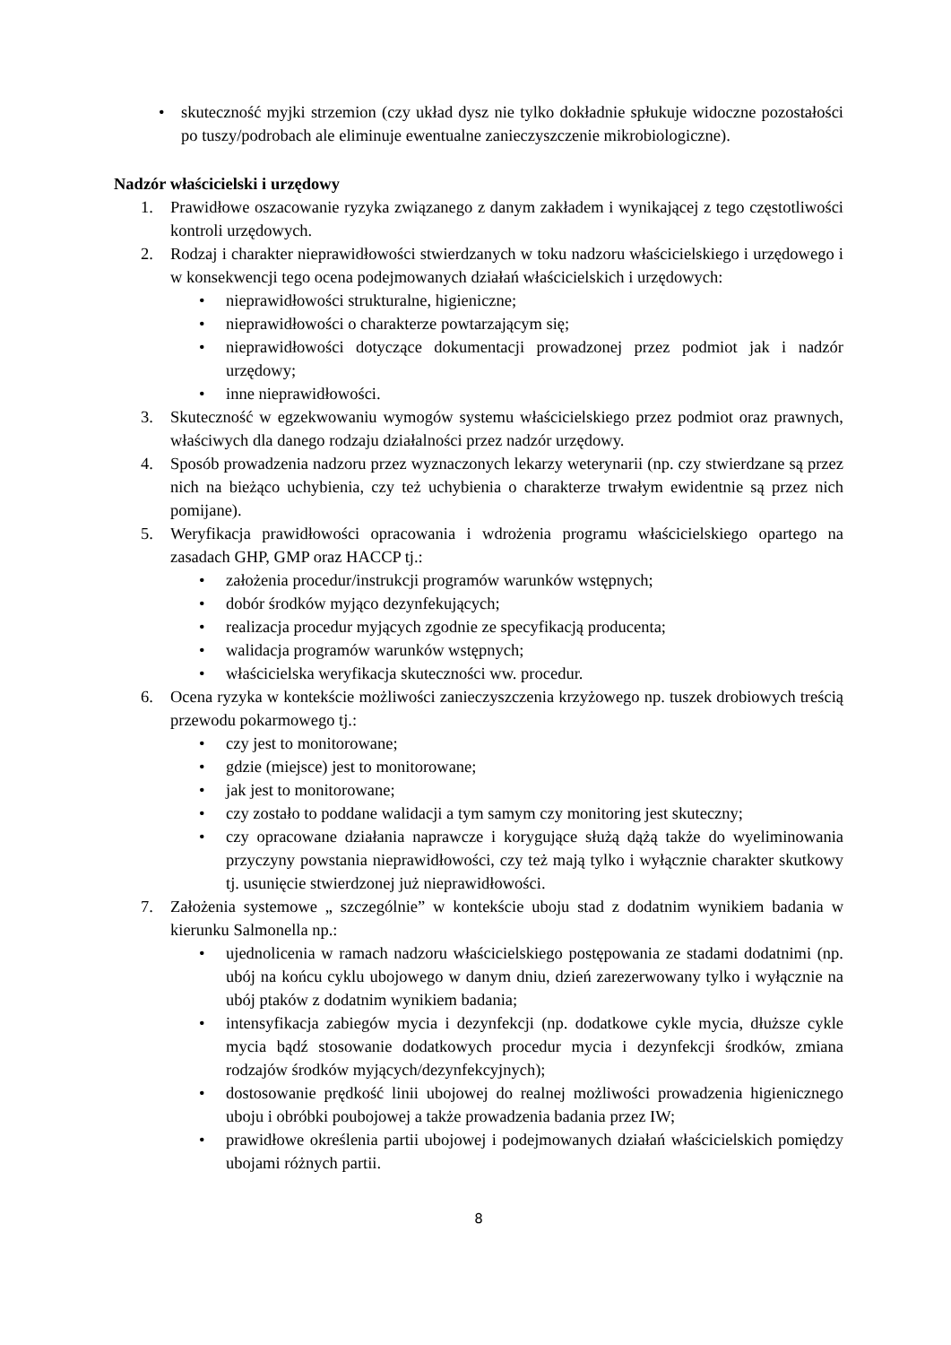• skuteczność myjki strzemion (czy układ dysz nie tylko dokładnie spłukuje widoczne pozostałości po tuszy/podrobach ale eliminuje ewentualne zanieczyszczenie mikrobiologiczne).
Nadzór właścicielski i urzędowy
1. Prawidłowe oszacowanie ryzyka związanego z danym zakładem i wynikającej z tego częstotliwości kontroli urzędowych.
2. Rodzaj i charakter nieprawidłowości stwierdzanych w toku nadzoru właścicielskiego i urzędowego i w konsekwencji tego ocena podejmowanych działań właścicielskich i urzędowych:
• nieprawidłowości strukturalne, higieniczne;
• nieprawidłowości o charakterze powtarzającym się;
• nieprawidłowości dotyczące dokumentacji prowadzonej przez podmiot jak i nadzór urzędowy;
• inne nieprawidłowości.
3. Skuteczność w egzekwowaniu wymogów systemu właścicielskiego przez podmiot oraz prawnych, właściwych dla danego rodzaju działalności przez nadzór urzędowy.
4. Sposób prowadzenia nadzoru przez wyznaczonych lekarzy weterynarii (np. czy stwierdzane są przez nich na bieżąco uchybienia, czy też uchybienia o charakterze trwałym ewidentnie są przez nich pomijane).
5. Weryfikacja prawidłowości opracowania i wdrożenia programu właścicielskiego opartego na zasadach GHP, GMP oraz HACCP tj.:
• założenia procedur/instrukcji programów warunków wstępnych;
• dobór środków myjąco dezynfekujących;
• realizacja procedur myjących zgodnie ze specyfikacją producenta;
• walidacja programów warunków wstępnych;
• właścicielska weryfikacja skuteczności ww. procedur.
6. Ocena ryzyka w kontekście możliwości zanieczyszczenia krzyżowego np. tuszek drobiowych treścią przewodu pokarmowego tj.:
• czy jest to monitorowane;
• gdzie (miejsce) jest to monitorowane;
• jak jest to monitorowane;
• czy zostało to poddane walidacji a tym samym czy monitoring jest skuteczny;
• czy opracowane działania naprawcze i korygujące służą dążą także do wyeliminowania przyczyny powstania nieprawidłowości, czy też mają tylko i wyłącznie charakter skutkowy tj. usunięcie stwierdzonej już nieprawidłowości.
7. Założenia systemowe „ szczególnie” w kontekście uboju stad z dodatnim wynikiem badania w kierunku Salmonella np.:
• ujednolicenia w ramach nadzoru właścicielskiego postępowania ze stadami dodatnimi (np. ubój na końcu cyklu ubojowego w danym dniu, dzień zarezerwowany tylko i wyłącznie na ubój ptaków z dodatnim wynikiem badania;
• intensyfikacja zabiegów mycia i dezynfekcji (np. dodatkowe cykle mycia, dłuższe cykle mycia bądź stosowanie dodatkowych procedur mycia i dezynfekcji środków, zmiana rodzajów środków myjących/dezynfekcyjnych);
• dostosowanie prędkość linii ubojowej do realnej możliwości prowadzenia higienicznego uboju i obróbki poubojowej a także prowadzenia badania przez IW;
• prawidłowe określenia partii ubojowej i podejmowanych działań właścicielskich pomiędzy ubojami różnych partii.
8